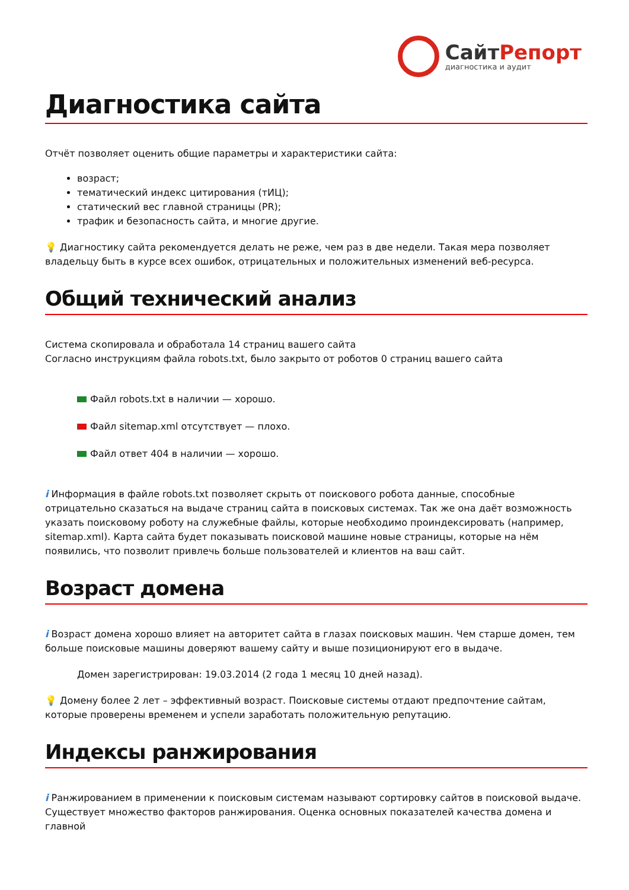СайтРепорт
диагностика и аудит
Диагностика сайта
Отчёт позволяет оценить общие параметры и характеристики сайта:
возраст;
тематический индекс цитирования (тИЦ);
статический вес главной страницы (PR);
трафик и безопасность сайта, и многие другие.
💡 Диагностику сайта рекомендуется делать не реже, чем раз в две недели. Такая мера позволяет владельцу быть в курсе всех ошибок, отрицательных и положительных изменений веб-ресурса.
Общий технический анализ
Система скопировала и обработала 14 страниц вашего сайта
Согласно инструкциям файла robots.txt, было закрыто от роботов 0 страниц вашего сайта
Файл robots.txt в наличии — хорошо.
Файл sitemap.xml отсутствует — плохо.
Файл ответ 404 в наличии — хорошо.
i Информация в файле robots.txt позволяет скрыть от поискового робота данные, способные отрицательно сказаться на выдаче страниц сайта в поисковых системах. Так же она даёт возможность указать поисковому роботу на служебные файлы, которые необходимо проиндексировать (например, sitemap.xml). Карта сайта будет показывать поисковой машине новые страницы, которые на нём появились, что позволит привлечь больше пользователей и клиентов на ваш сайт.
Возраст домена
i Возраст домена хорошо влияет на авторитет сайта в глазах поисковых машин. Чем старше домен, тем больше поисковые машины доверяют вашему сайту и выше позиционируют его в выдаче.
Домен зарегистрирован: 19.03.2014 (2 года 1 месяц 10 дней назад).
💡 Домену более 2 лет – эффективный возраст. Поисковые системы отдают предпочтение сайтам, которые проверены временем и успели заработать положительную репутацию.
Индексы ранжирования
i Ранжированием в применении к поисковым системам называют сортировку сайтов в поисковой выдаче. Существует множество факторов ранжирования. Оценка основных показателей качества домена и главной